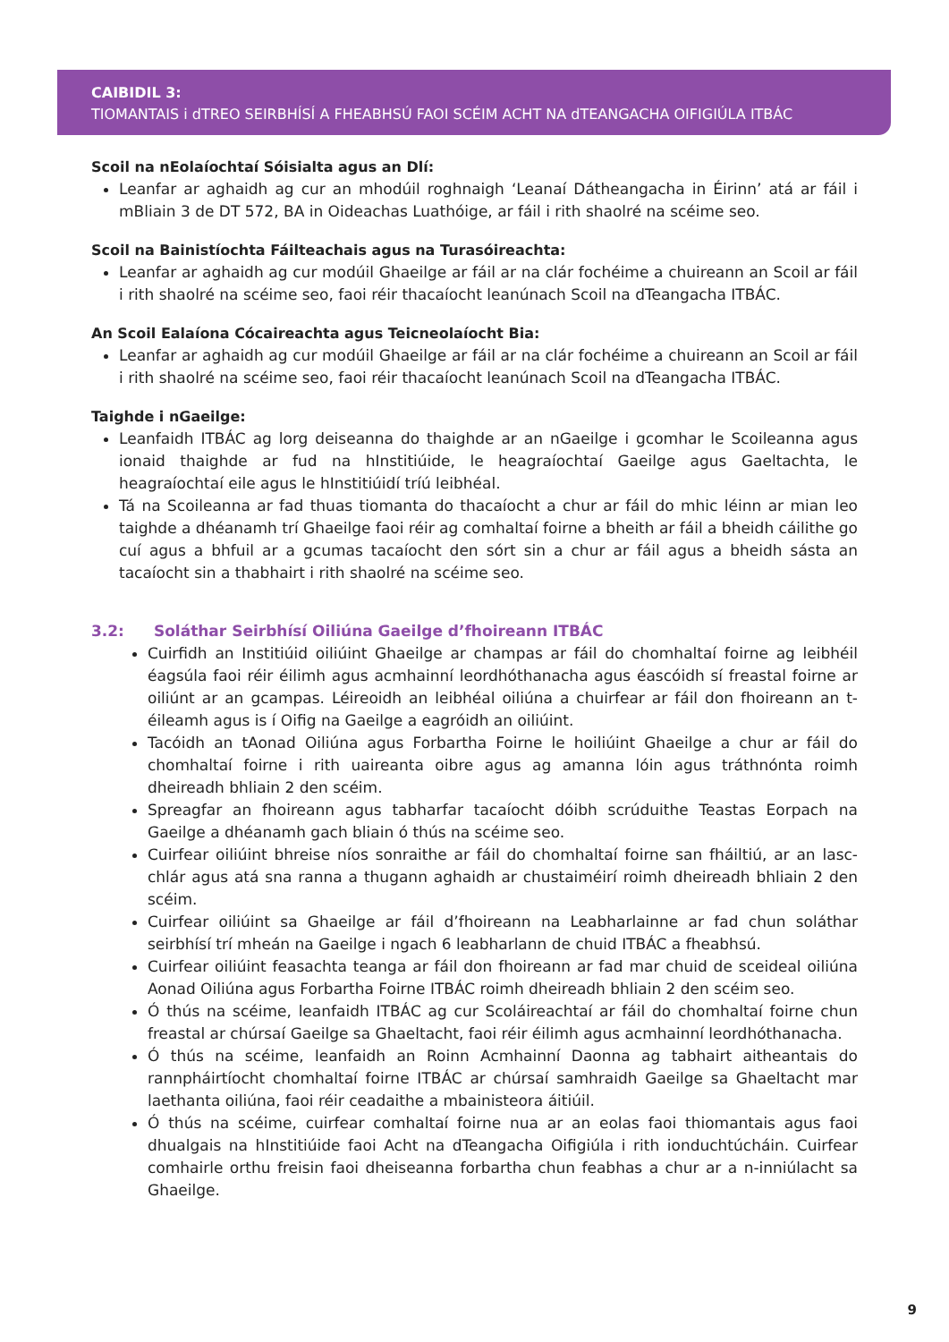CAIBIDIL 3:
TIOMANTAIS i dTREO SEIRBHÍSÍ A FHEABHSÚ FAOI SCÉIM ACHT NA dTEANGACHA OIFIGIÚLA ITBÁC
Scoil na nEolaíochtaí Sóisialta agus an Dlí:
Leanfar ar aghaidh ag cur an mhodúil roghnaigh ‘Leanaí Dátheangacha in Éirinn’ atá ar fáil i mBliain 3 de DT 572, BA in Oideachas Luathóige, ar fáil i rith shaolré na scéime seo.
Scoil na Bainistíochta Fáilteachais agus na Turasóireachta:
Leanfar ar aghaidh ag cur modúil Ghaeilge ar fáil ar na clár fochéime a chuireann an Scoil ar fáil i rith shaolré na scéime seo, faoi réir thacaíocht leanúnach Scoil na dTeangacha ITBÁC.
An Scoil Ealaíona Cócaireachta agus Teicneolaíocht Bia:
Leanfar ar aghaidh ag cur modúil Ghaeilge ar fáil ar na clár fochéime a chuireann an Scoil ar fáil i rith shaolré na scéime seo, faoi réir thacaíocht leanúnach Scoil na dTeangacha ITBÁC.
Taighde i nGaeilge:
Leanfaidh ITBÁC ag lorg deiseanna do thaighde ar an nGaeilge i gcomhar le Scoileanna agus ionaid thaighde ar fud na hInstitiúide, le heagraíochtaí Gaeilge agus Gaeltachta, le heagraíochtaí eile agus le hInstitiúidí tríú leibhéal.
Tá na Scoileanna ar fad thuas tiomanta do thacaíocht a chur ar fáil do mhic léinn ar mian leo taighde a dhéanamh trí Ghaeilge faoi réir ag comhaltaí foirne a bheith ar fáil a bheidh cáilithe go cuí agus a bhfuil ar a gcumas tacaíocht den sórt sin a chur ar fáil agus a bheidh sásta an tacaíocht sin a thabhairt i rith shaolré na scéime seo.
3.2: Soláthar Seirbhísí Oiliúna Gaeilge d’fhoireann ITBÁC
Cuirfidh an Institiúid oiliúint Ghaeilge ar champas ar fáil do chomhaltaí foirne ag leibhéil éagsúla faoi réir éilimh agus acmhainní leordhóthanacha agus éascóidh sí freastal foirne ar oiliúnt ar an gcampas. Léireoidh an leibhéal oiliúna a chuirfear ar fáil don fhoireann an t-éileamh agus is í Oifig na Gaeilge a eagróidh an oiliúint.
Tacóidh an tAonad Oiliúna agus Forbartha Foirne le hoiliúint Ghaeilge a chur ar fáil do chomhaltaí foirne i rith uaireanta oibre agus ag amanna lóin agus tráthnónta roimh dheireadh bhliain 2 den scéim.
Spreagfar an fhoireann agus tabharfar tacaíocht dóibh scrúduithe Teastas Eorpach na Gaeilge a dhéanamh gach bliain ó thús na scéime seo.
Cuirfear oiliúint bhreise níos sonraithe ar fáil do chomhaltaí foirne san fháiltiú, ar an lasc-chlár agus atá sna ranna a thugann aghaidh ar chustaiméirí roimh dheireadh bhliain 2 den scéim.
Cuirfear oiliúint sa Ghaeilge ar fáil d’fhoireann na Leabharlainne ar fad chun soláthar seirbhísí trí mheán na Gaeilge i ngach 6 leabharlann de chuid ITBÁC a fheabhsú.
Cuirfear oiliúint feasachta teanga ar fáil don fhoireann ar fad mar chuid de sceideal oiliúna Aonad Oiliúna agus Forbartha Foirne ITBÁC roimh dheireadh bhliain 2 den scéim seo.
Ó thús na scéime, leanfaidh ITBÁC ag cur Scoláireachtaí ar fáil do chomhaltaí foirne chun freastal ar chúrsaí Gaeilge sa Ghaeltacht, faoi réir éilimh agus acmhainní leordhóthanacha.
Ó thús na scéime, leanfaidh an Roinn Acmhainní Daonna ag tabhairt aitheantais do rannpháirtíocht chomhaltaí foirne ITBÁC ar chúrsaí samhraidh Gaeilge sa Ghaeltacht mar laethanta oiliúna, faoi réir ceadaithe a mbainisteora áitiúil.
Ó thús na scéime, cuirfear comhaltaí foirne nua ar an eolas faoi thiomantais agus faoi dhualgais na hInstitiúide faoi Acht na dTeangacha Oifigiúla i rith ionduchtúcháin. Cuirfear comhairle orthu freisin faoi dheiseanna forbartha chun feabhas a chur ar a n-inniúlacht sa Ghaeilge.
9